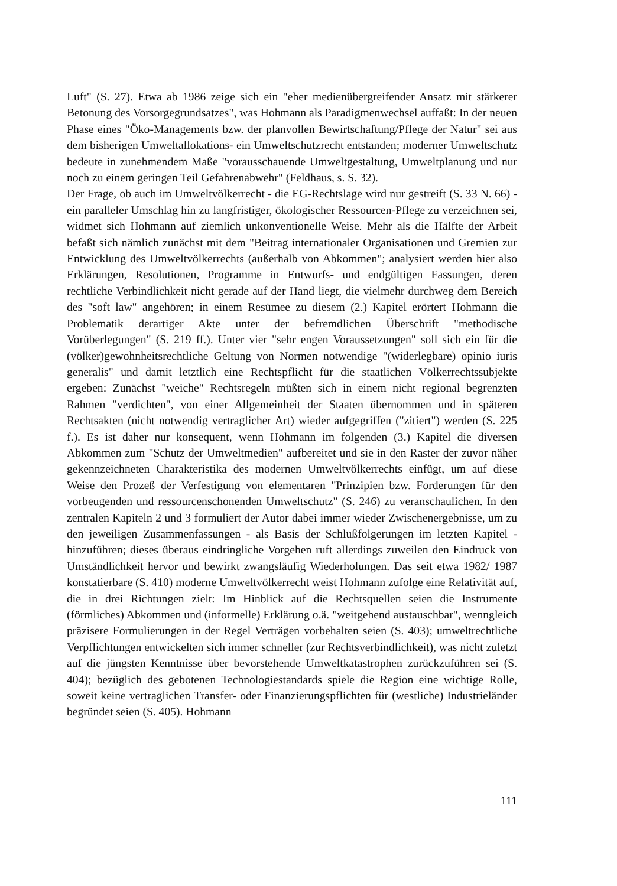Luft" (S. 27). Etwa ab 1986 zeige sich ein "eher medienübergreifender Ansatz mit stärkerer Betonung des Vorsorgegrundsatzes", was Hohmann als Paradigmenwechsel auffaßt: In der neuen Phase eines "Öko-Managements bzw. der planvollen Bewirtschaftung/Pflege der Natur" sei aus dem bisherigen Umweltallokations- ein Umweltschutzrecht entstanden; moderner Umweltschutz bedeute in zunehmendem Maße "vorausschauende Umweltgestaltung, Umweltplanung und nur noch zu einem geringen Teil Gefahrenabwehr" (Feldhaus, s. S. 32).
Der Frage, ob auch im Umweltvölkerrecht - die EG-Rechtslage wird nur gestreift (S. 33 N. 66) - ein paralleler Umschlag hin zu langfristiger, ökologischer Ressourcen-Pflege zu verzeichnen sei, widmet sich Hohmann auf ziemlich unkonventionelle Weise. Mehr als die Hälfte der Arbeit befaßt sich nämlich zunächst mit dem "Beitrag internationaler Organisationen und Gremien zur Entwicklung des Umweltvölkerrechts (außerhalb von Abkommen"; analysiert werden hier also Erklärungen, Resolutionen, Programme in Entwurfs- und endgültigen Fassungen, deren rechtliche Verbindlichkeit nicht gerade auf der Hand liegt, die vielmehr durchweg dem Bereich des "soft law" angehören; in einem Resümee zu diesem (2.) Kapitel erörtert Hohmann die Problematik derartiger Akte unter der befremdlichen Überschrift "methodische Vorüberlegungen" (S. 219 ff.). Unter vier "sehr engen Voraussetzungen" soll sich ein für die (völker)gewohnheitsrechtliche Geltung von Normen notwendige "(widerlegbare) opinio iuris generalis" und damit letztlich eine Rechtspflicht für die staatlichen Völkerrechtssubjekte ergeben: Zunächst "weiche" Rechtsregeln müßten sich in einem nicht regional begrenzten Rahmen "verdichten", von einer Allgemeinheit der Staaten übernommen und in späteren Rechtsakten (nicht notwendig vertraglicher Art) wieder aufgegriffen ("zitiert") werden (S. 225 f.). Es ist daher nur konsequent, wenn Hohmann im folgenden (3.) Kapitel die diversen Abkommen zum "Schutz der Umweltmedien" aufbereitet und sie in den Raster der zuvor näher gekennzeichneten Charakteristika des modernen Umweltvölkerrechts einfügt, um auf diese Weise den Prozeß der Verfestigung von elementaren "Prinzipien bzw. Forderungen für den vorbeugenden und ressourcenschonenden Umweltschutz" (S. 246) zu veranschaulichen. In den zentralen Kapiteln 2 und 3 formuliert der Autor dabei immer wieder Zwischenergebnisse, um zu den jeweiligen Zusammenfassungen - als Basis der Schlußfolgerungen im letzten Kapitel - hinzuführen; dieses überaus eindringliche Vorgehen ruft allerdings zuweilen den Eindruck von Umständlichkeit hervor und bewirkt zwangsläufig Wiederholungen. Das seit etwa 1982/ 1987 konstatierbare (S. 410) moderne Umweltvölkerrecht weist Hohmann zufolge eine Relativität auf, die in drei Richtungen zielt: Im Hinblick auf die Rechtsquellen seien die Instrumente (förmliches) Abkommen und (informelle) Erklärung o.ä. "weitgehend austauschbar", wenngleich präzisere Formulierungen in der Regel Verträgen vorbehalten seien (S. 403); umweltrechtliche Verpflichtungen entwickelten sich immer schneller (zur Rechtsverbindlichkeit), was nicht zuletzt auf die jüngsten Kenntnisse über bevorstehende Umweltkatastrophen zurückzuführen sei (S. 404); bezüglich des gebotenen Technologiestandards spiele die Region eine wichtige Rolle, soweit keine vertraglichen Transfer- oder Finanzierungspflichten für (westliche) Industrieländer begründet seien (S. 405). Hohmann
111